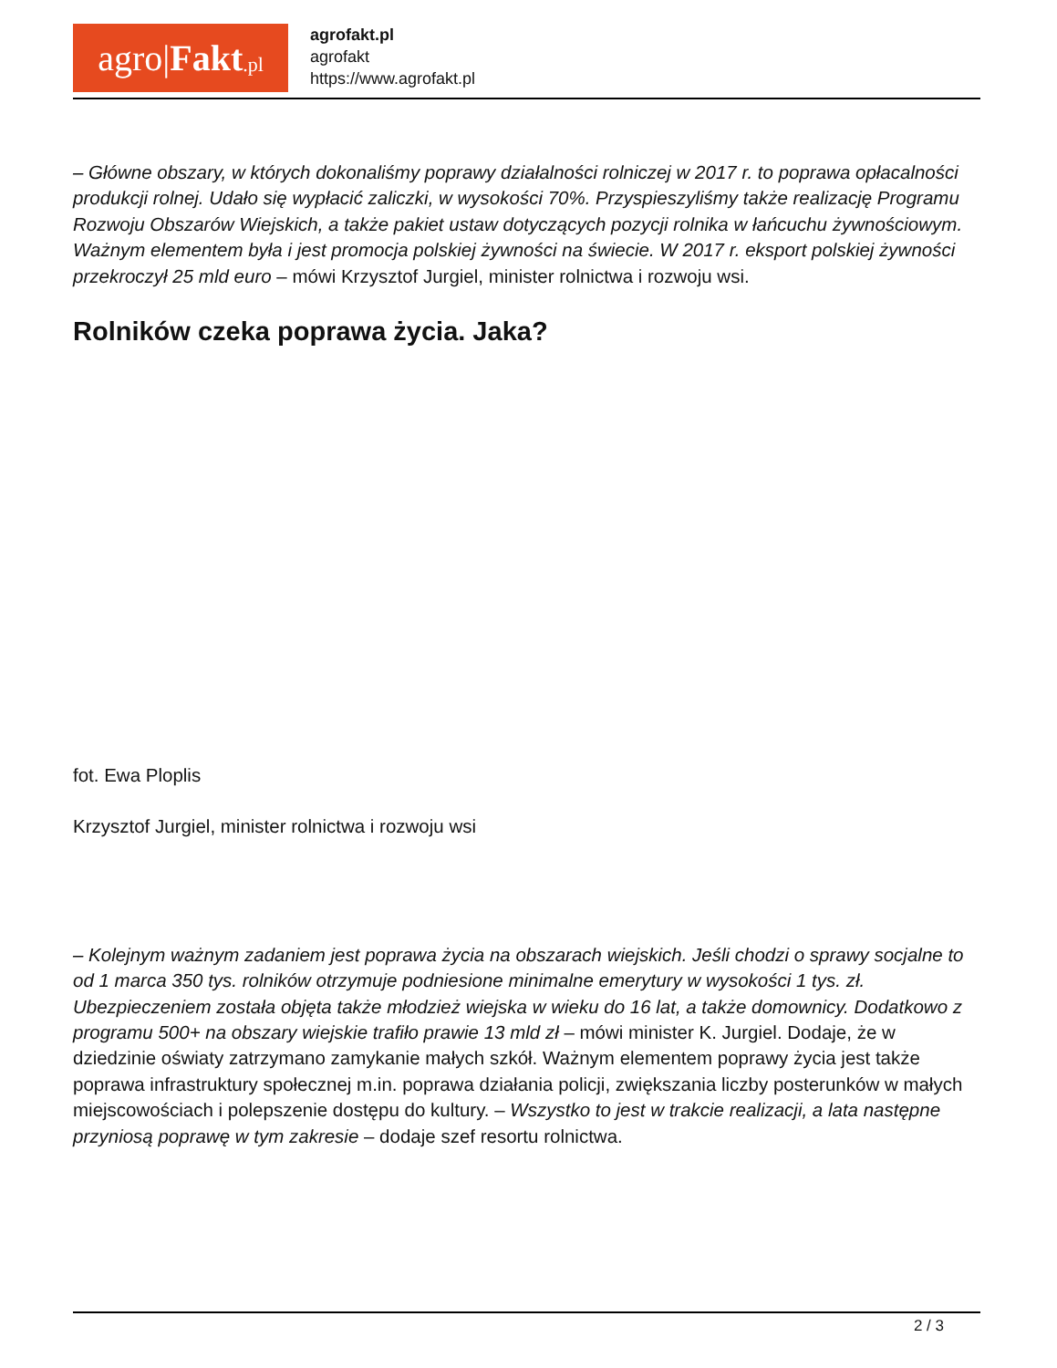agro| Fakt.pl
agrofakt.pl
agrofakt
https://www.agrofakt.pl
– Główne obszary, w których dokonaliśmy poprawy działalności rolniczej w 2017 r. to poprawa opłacalności produkcji rolnej. Udało się wypłacić zaliczki, w wysokości 70%. Przyspieszyliśmy także realizację Programu Rozwoju Obszarów Wiejskich, a także pakiet ustaw dotyczących pozycji rolnika w łańcuchu żywnościowym. Ważnym elementem była i jest promocja polskiej żywności na świecie. W 2017 r. eksport polskiej żywności przekroczył 25 mld euro – mówi Krzysztof Jurgiel, minister rolnictwa i rozwoju wsi.
Rolników czeka poprawa życia. Jaka?
fot. Ewa Ploplis
Krzysztof Jurgiel, minister rolnictwa i rozwoju wsi
– Kolejnym ważnym zadaniem jest poprawa życia na obszarach wiejskich. Jeśli chodzi o sprawy socjalne to od 1 marca 350 tys. rolników otrzymuje podniesione minimalne emerytury w wysokości 1 tys. zł. Ubezpieczeniem została objęta także młodzież wiejska w wieku do 16 lat, a także domownicy. Dodatkowo z programu 500+ na obszary wiejskie trafiło prawie 13 mld zł – mówi minister K. Jurgiel. Dodaje, że w dziedzinie oświaty zatrzymano zamykanie małych szkół. Ważnym elementem poprawy życia jest także poprawa infrastruktury społecznej m.in. poprawa działania policji, zwiększania liczby posterunków w małych miejscowościach i polepszenie dostępu do kultury. – Wszystko to jest w trakcie realizacji, a lata następne przyniosą poprawę w tym zakresie – dodaje szef resortu rolnictwa.
2 / 3